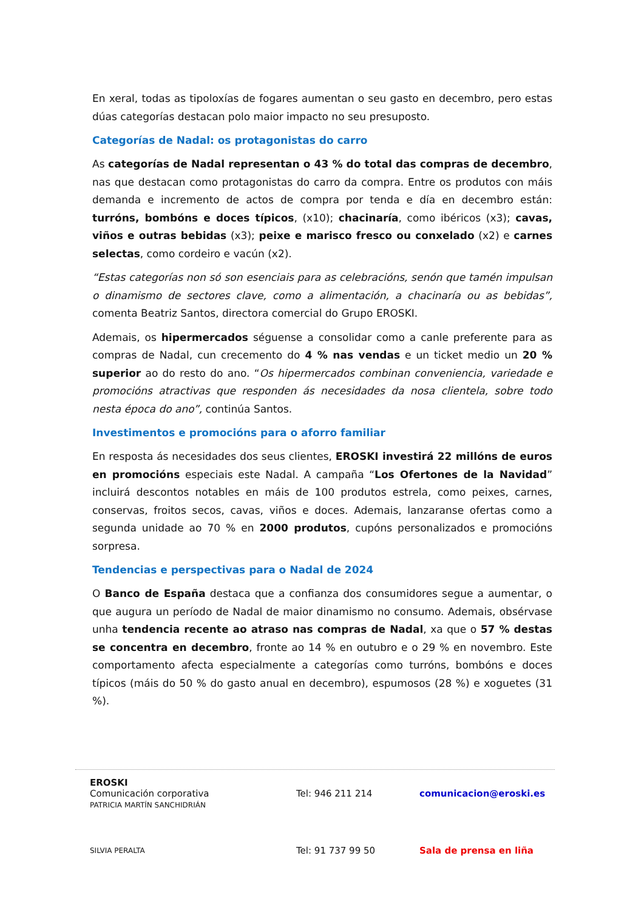En xeral, todas as tipoloxías de fogares aumentan o seu gasto en decembro, pero estas dúas categorías destacan polo maior impacto no seu presuposto.
Categorías de Nadal: os protagonistas do carro
As categorías de Nadal representan o 43 % do total das compras de decembro, nas que destacan como protagonistas do carro da compra. Entre os produtos con máis demanda e incremento de actos de compra por tenda e día en decembro están: turróns, bombóns e doces típicos, (x10); chacinaría, como ibéricos (x3); cavas, viños e outras bebidas (x3); peixe e marisco fresco ou conxelado (x2) e carnes selectas, como cordeiro e vacún (x2).
“Estas categorías non só son esenciais para as celebracións, senón que tamén impulsan o dinamismo de sectores clave, como a alimentación, a chacinaría ou as bebidas”, comenta Beatriz Santos, directora comercial do Grupo EROSKI.
Ademais, os hipermercados séguense a consolidar como a canle preferente para as compras de Nadal, cun crecemento do 4 % nas vendas e un ticket medio un 20 % superior ao do resto do ano. “Os hipermercados combinan conveniencia, variedade e promocións atractivas que responden ás necesidades da nosa clientela, sobre todo nesta época do ano”, continúa Santos.
Investimentos e promocións para o aforro familiar
En resposta ás necesidades dos seus clientes, EROSKI investirá 22 millóns de euros en promocións especiais este Nadal. A campaña “Los Ofertones de la Navidad” incluirá descontos notables en máis de 100 produtos estrela, como peixes, carnes, conservas, froitos secos, cavas, viños e doces. Ademais, lanzaranse ofertas como a segunda unidade ao 70 % en 2000 produtos, cupóns personalizados e promocións sorpresa.
Tendencias e perspectivas para o Nadal de 2024
O Banco de España destaca que a confianza dos consumidores segue a aumentar, o que augura un período de Nadal de maior dinamismo no consumo. Ademais, obsérvase unha tendencia recente ao atraso nas compras de Nadal, xa que o 57 % destas se concentra en decembro, fronte ao 14 % en outubro e o 29 % en novembro. Este comportamento afecta especialmente a categorías como turróns, bombóns e doces típicos (máis do 50 % do gasto anual en decembro), espumosos (28 %) e xoguetes (31 %).
EROSKI
Comunicación corporativa
PATRICIA MARTÍN SANCHIDRIÁN
Tel: 946 211 214 comunicacion@eroski.es
SILVIA PERALTA
Tel: 91 737 99 50 Sala de prensa en liña